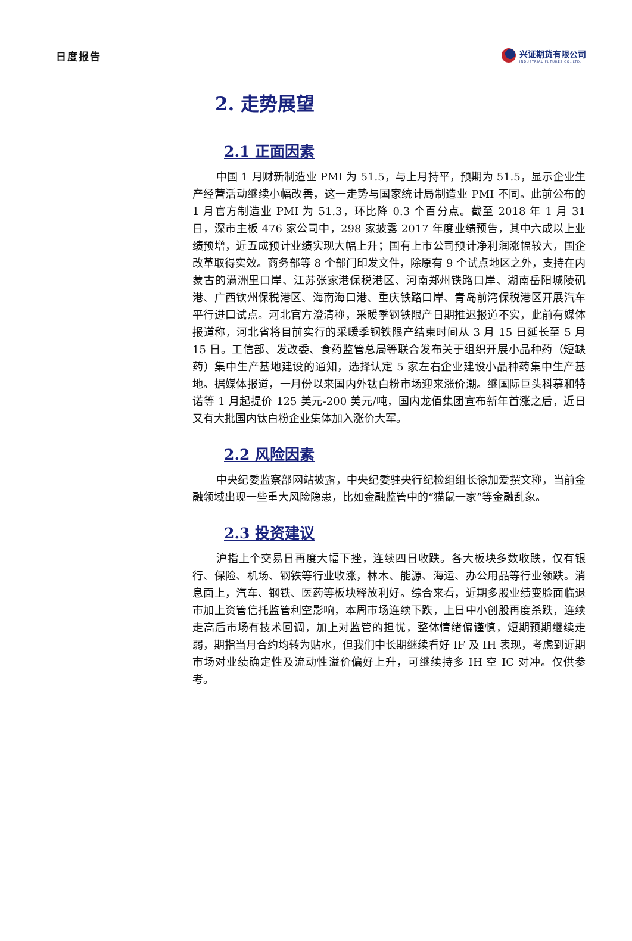日度报告
兴证期货有限公司
INDUSTRIAL FUTURES CO.,LTD.
2. 走势展望
2.1 正面因素
中国 1 月财新制造业 PMI 为 51.5，与上月持平，预期为 51.5，显示企业生产经营活动继续小幅改善，这一走势与国家统计局制造业 PMI 不同。此前公布的 1 月官方制造业 PMI 为 51.3，环比降 0.3 个百分点。截至 2018 年 1 月 31 日，深市主板 476 家公司中，298 家披露 2017 年度业绩预告，其中六成以上业绩预增，近五成预计业绩实现大幅上升；国有上市公司预计净利润涨幅较大，国企改革取得实效。商务部等 8 个部门印发文件，除原有 9 个试点地区之外，支持在内蒙古的满洲里口岸、江苏张家港保税港区、河南郑州铁路口岸、湖南岳阳城陵矶港、广西钦州保税港区、海南海口港、重庆铁路口岸、青岛前湾保税港区开展汽车平行进口试点。河北官方澄清称，采暖季钢铁限产日期推迟报道不实，此前有媒体报道称，河北省将目前实行的采暖季钢铁限产结束时间从 3 月 15 日延长至 5 月 15 日。工信部、发改委、食药监管总局等联合发布关于组织开展小品种药（短缺药）集中生产基地建设的通知，选择认定 5 家左右企业建设小品种药集中生产基地。据媒体报道，一月份以来国内外钛白粉市场迎来涨价潮。继国际巨头科慕和特诺等 1 月起提价 125 美元-200 美元/吨，国内龙佰集团宣布新年首涨之后，近日又有大批国内钛白粉企业集体加入涨价大军。
2.2 风险因素
中央纪委监察部网站披露，中央纪委驻央行纪检组组长徐加爱撰文称，当前金融领域出现一些重大风险隐患，比如金融监管中的“猫鼠一家”等金融乱象。
2.3 投资建议
沪指上个交易日再度大幅下挫，连续四日收跌。各大板块多数收跌，仅有银行、保险、机场、钢铁等行业收涨，林木、能源、海运、办公用品等行业领跌。消息面上，汽车、钢铁、医药等板块释放利好。综合来看，近期多股业绩变脸面临退市加上资管信托监管利空影响，本周市场连续下跌，上日中小创股再度杀跌，连续走高后市场有技术回调，加上对监管的担忧，整体情绪偏谨慎，短期预期继续走弱，期指当月合约均转为贴水，但我们中长期继续看好 IF 及 IH 表现，考虑到近期市场对业绩确定性及流动性溢价偏好上升，可继续持多 IH 空 IC 对冲。仅供参考。